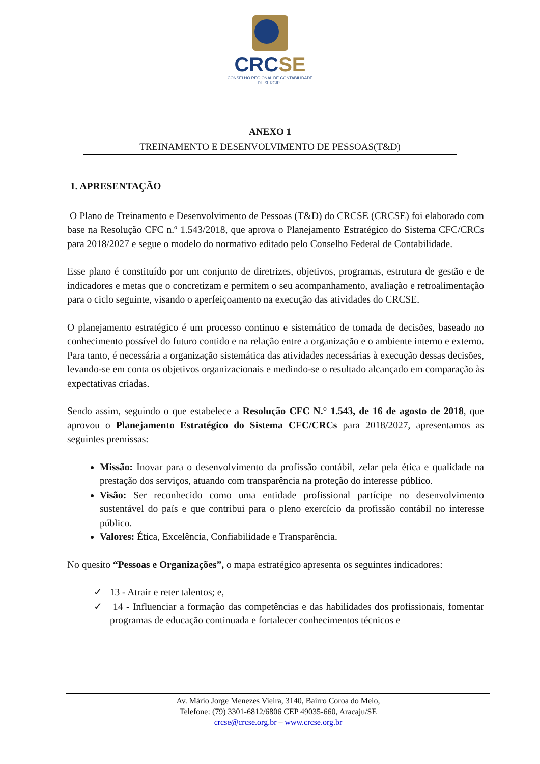CRCSE
CONSELHO REGIONAL DE CONTABILIDADE
DE SERGIPE
ANEXO 1
TREINAMENTO E DESENVOLVIMENTO DE PESSOAS(T&D)
1. APRESENTAÇÃO
O Plano de Treinamento e Desenvolvimento de Pessoas (T&D) do CRCSE (CRCSE) foi elaborado com base na Resolução CFC n.º 1.543/2018, que aprova o Planejamento Estratégico do Sistema CFC/CRCs para 2018/2027 e segue o modelo do normativo editado pelo Conselho Federal de Contabilidade.
Esse plano é constituído por um conjunto de diretrizes, objetivos, programas, estrutura de gestão e de indicadores e metas que o concretizam e permitem o seu acompanhamento, avaliação e retroalimentação para o ciclo seguinte, visando o aperfeiçoamento na execução das atividades do CRCSE.
O planejamento estratégico é um processo continuo e sistemático de tomada de decisões, baseado no conhecimento possível do futuro contido e na relação entre a organização e o ambiente interno e externo. Para tanto, é necessária a organização sistemática das atividades necessárias à execução dessas decisões, levando-se em conta os objetivos organizacionais e medindo-se o resultado alcançado em comparação às expectativas criadas.
Sendo assim, seguindo o que estabelece a Resolução CFC N.° 1.543, de 16 de agosto de 2018, que aprovou o Planejamento Estratégico do Sistema CFC/CRCs para 2018/2027, apresentamos as seguintes premissas:
Missão: Inovar para o desenvolvimento da profissão contábil, zelar pela ética e qualidade na prestação dos serviços, atuando com transparência na proteção do interesse público.
Visão: Ser reconhecido como uma entidade profissional partícipe no desenvolvimento sustentável do país e que contribui para o pleno exercício da profissão contábil no interesse público.
Valores: Ética, Excelência, Confiabilidade e Transparência.
No quesito “Pessoas e Organizações”, o mapa estratégico apresenta os seguintes indicadores:
✓ 13 - Atrair e reter talentos; e,
✓ 14 - Influenciar a formação das competências e das habilidades dos profissionais, fomentar programas de educação continuada e fortalecer conhecimentos técnicos e
Av. Mário Jorge Menezes Vieira, 3140, Bairro Coroa do Meio,
Telefone: (79) 3301-6812/6806 CEP 49035-660, Aracaju/SE
crcse@crcse.org.br – www.crcse.org.br